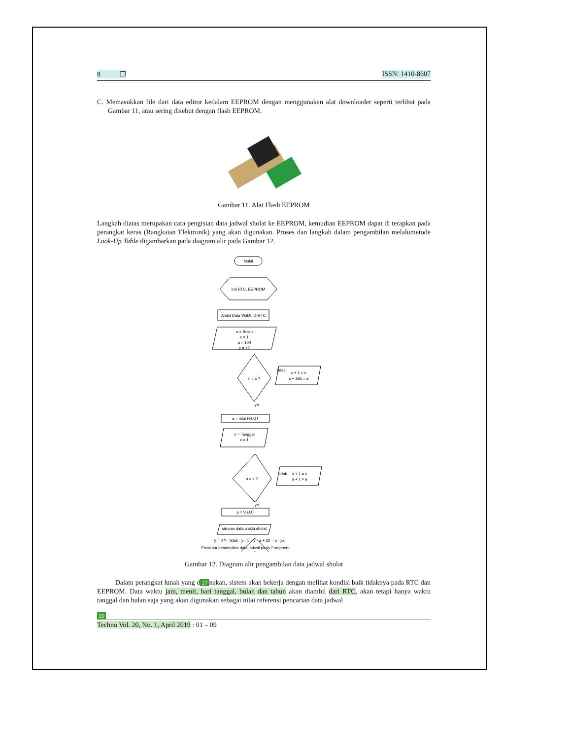8 ❐ ISSN: 1410-8607
C. Memasukkan file dari data editor kedalam EEPROM dengan menggunakan alat downloader seperti terlihat pada Gambar 11, atau sering disebut dengan flash EEPROM.
Gambar 11. Alat Flash EEPROM
Langkah diatas merupakan cara pengisian data jadwal sholat ke EEPROM, kemudian EEPROM dapat di terapkan pada perangkat keras (Rangkaian Elektronik) yang akan digunakan. Proses dan langkah dalam pengambilan melalumetode Look-Up Table digambarkan pada diagram alir pada Gambar 12.
Mulai
Init RTC, EEPROM
Ambil Data Waktu di RTC
n = Bulan
x = 1
a = 100
y = 12
n = x ?
tidak
x + 1 = x
a + 385 = a
ya
a = nilai H-LUT
n = Tanggal
x = 1
n = x ?
tidak
x + 1 = x
a + 1 = a
ya
a = V-LUT
simpan data waktu sholat
y = 0 ? · tidak · y - 1 = y · a + 33 = a · ya
Prosedur penampilan data jadwal pada 7-segment
Gambar 12. Diagram alir pengambilan data jadwal sholat
Dalam perangkat lunak yang d 17 nakan, sistem akan bekerja dengan melihat kondisi baik tidaknya pada RTC dan EEPROM. Data waktu jam, menit, hari tanggal, bulan dan tahun akan diambil dari RTC, akan tetapi hanya waktu tanggal dan bulan saja yang akan digunakan sebagai nilai referensi pencarian data jadwal
10
Techno Vol. 20, No. 1, April 2019 : 01 – 09